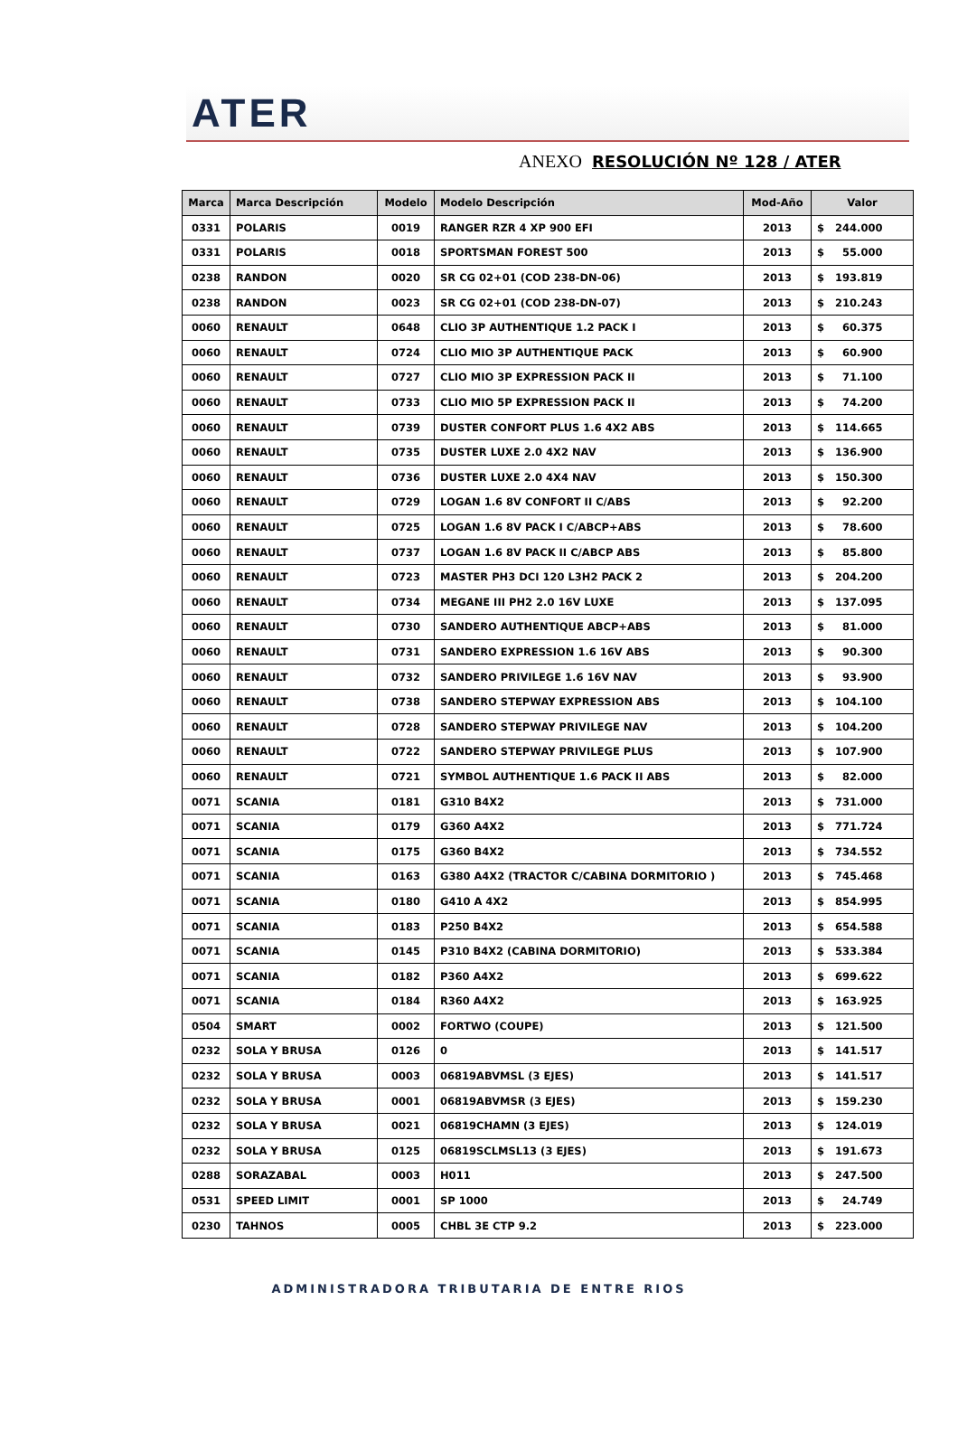ATER
ANEXO RESOLUCIÓN Nº 128 / ATER
| Marca | Marca Descripción | Modelo | Modelo Descripción | Mod-Año | Valor |
| --- | --- | --- | --- | --- | --- |
| 0331 | POLARIS | 0019 | RANGER RZR 4 XP 900 EFI | 2013 | $ 244.000 |
| 0331 | POLARIS | 0018 | SPORTSMAN FOREST 500 | 2013 | $ 55.000 |
| 0238 | RANDON | 0020 | SR CG 02+01 (COD 238-DN-06) | 2013 | $ 193.819 |
| 0238 | RANDON | 0023 | SR CG 02+01 (COD 238-DN-07) | 2013 | $ 210.243 |
| 0060 | RENAULT | 0648 | CLIO 3P AUTHENTIQUE 1.2 PACK I | 2013 | $ 60.375 |
| 0060 | RENAULT | 0724 | CLIO MIO 3P AUTHENTIQUE PACK | 2013 | $ 60.900 |
| 0060 | RENAULT | 0727 | CLIO MIO 3P EXPRESSION PACK II | 2013 | $ 71.100 |
| 0060 | RENAULT | 0733 | CLIO MIO 5P EXPRESSION PACK II | 2013 | $ 74.200 |
| 0060 | RENAULT | 0739 | DUSTER CONFORT PLUS 1.6 4X2 ABS | 2013 | $ 114.665 |
| 0060 | RENAULT | 0735 | DUSTER LUXE 2.0 4X2 NAV | 2013 | $ 136.900 |
| 0060 | RENAULT | 0736 | DUSTER LUXE 2.0 4X4 NAV | 2013 | $ 150.300 |
| 0060 | RENAULT | 0729 | LOGAN 1.6 8V CONFORT II C/ABS | 2013 | $ 92.200 |
| 0060 | RENAULT | 0725 | LOGAN 1.6 8V PACK I C/ABCP+ABS | 2013 | $ 78.600 |
| 0060 | RENAULT | 0737 | LOGAN 1.6 8V PACK II C/ABCP ABS | 2013 | $ 85.800 |
| 0060 | RENAULT | 0723 | MASTER PH3 DCI 120 L3H2 PACK 2 | 2013 | $ 204.200 |
| 0060 | RENAULT | 0734 | MEGANE III PH2 2.0 16V LUXE | 2013 | $ 137.095 |
| 0060 | RENAULT | 0730 | SANDERO AUTHENTIQUE ABCP+ABS | 2013 | $ 81.000 |
| 0060 | RENAULT | 0731 | SANDERO EXPRESSION 1.6 16V ABS | 2013 | $ 90.300 |
| 0060 | RENAULT | 0732 | SANDERO PRIVILEGE 1.6 16V NAV | 2013 | $ 93.900 |
| 0060 | RENAULT | 0738 | SANDERO STEPWAY EXPRESSION ABS | 2013 | $ 104.100 |
| 0060 | RENAULT | 0728 | SANDERO STEPWAY PRIVILEGE NAV | 2013 | $ 104.200 |
| 0060 | RENAULT | 0722 | SANDERO STEPWAY PRIVILEGE PLUS | 2013 | $ 107.900 |
| 0060 | RENAULT | 0721 | SYMBOL AUTHENTIQUE 1.6 PACK II ABS | 2013 | $ 82.000 |
| 0071 | SCANIA | 0181 | G310 B4X2 | 2013 | $ 731.000 |
| 0071 | SCANIA | 0179 | G360 A4X2 | 2013 | $ 771.724 |
| 0071 | SCANIA | 0175 | G360 B4X2 | 2013 | $ 734.552 |
| 0071 | SCANIA | 0163 | G380 A4X2 (TRACTOR C/CABINA DORMITORIO ) | 2013 | $ 745.468 |
| 0071 | SCANIA | 0180 | G410 A 4X2 | 2013 | $ 854.995 |
| 0071 | SCANIA | 0183 | P250 B4X2 | 2013 | $ 654.588 |
| 0071 | SCANIA | 0145 | P310 B4X2 (CABINA DORMITORIO) | 2013 | $ 533.384 |
| 0071 | SCANIA | 0182 | P360 A4X2 | 2013 | $ 699.622 |
| 0071 | SCANIA | 0184 | R360 A4X2 | 2013 | $ 163.925 |
| 0504 | SMART | 0002 | FORTWO (COUPE) | 2013 | $ 121.500 |
| 0232 | SOLA Y BRUSA | 0126 | 0 | 2013 | $ 141.517 |
| 0232 | SOLA Y BRUSA | 0003 | 06819ABVMSL (3 EJES) | 2013 | $ 141.517 |
| 0232 | SOLA Y BRUSA | 0001 | 06819ABVMSR (3 EJES) | 2013 | $ 159.230 |
| 0232 | SOLA Y BRUSA | 0021 | 06819CHAMN (3 EJES) | 2013 | $ 124.019 |
| 0232 | SOLA Y BRUSA | 0125 | 06819SCLMSL13 (3 EJES) | 2013 | $ 191.673 |
| 0288 | SORAZABAL | 0003 | H011 | 2013 | $ 247.500 |
| 0531 | SPEED LIMIT | 0001 | SP 1000 | 2013 | $ 24.749 |
| 0230 | TAHNOS | 0005 | CHBL 3E CTP 9.2 | 2013 | $ 223.000 |
ADMINISTRADORA TRIBUTARIA DE ENTRE RIOS